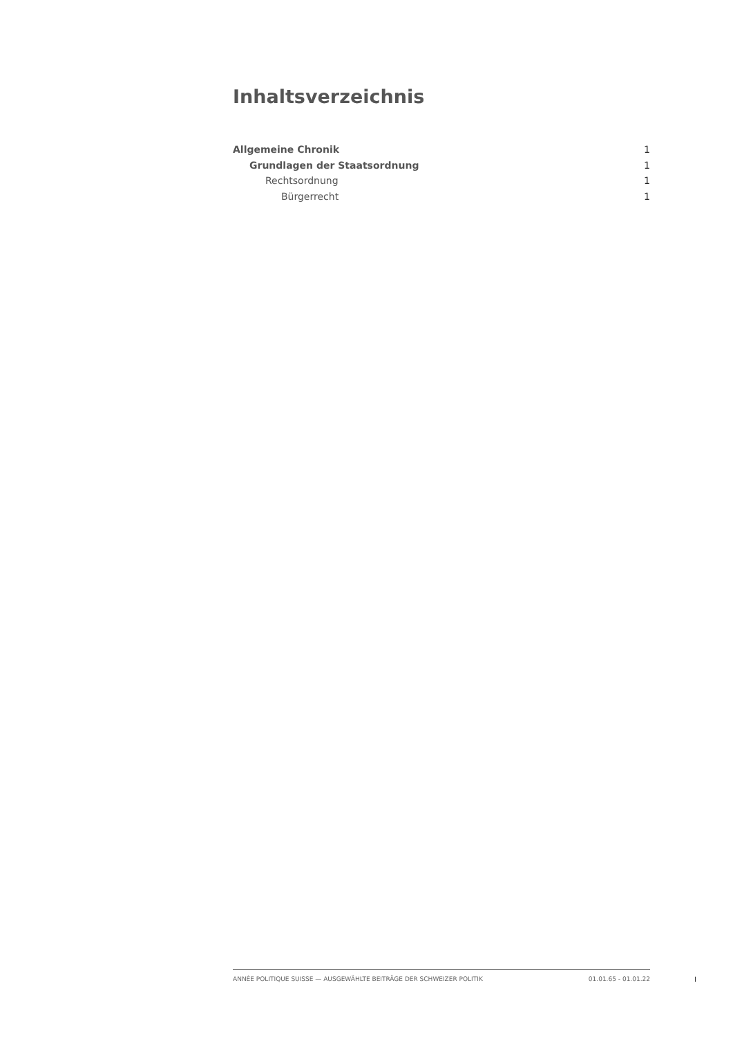Inhaltsverzeichnis
Allgemeine Chronik 1
Grundlagen der Staatsordnung 1
Rechtsordnung 1
Bürgerrecht 1
ANNÉE POLITIQUE SUISSE — AUSGEWÄHLTE BEITRÄGE DER SCHWEIZER POLITIK 01.01.65 - 01.01.22
I